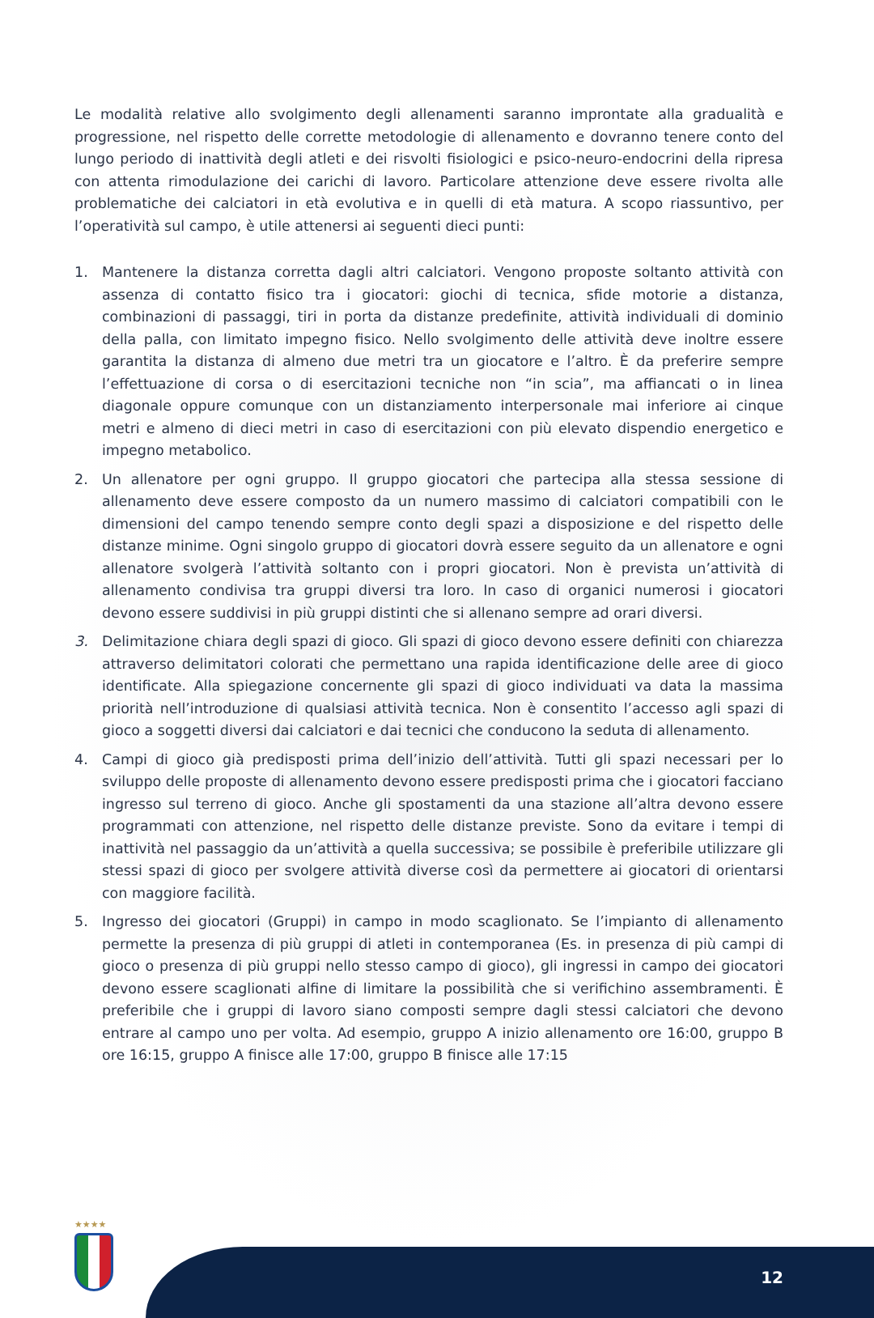Le modalità relative allo svolgimento degli allenamenti saranno improntate alla gradualità e progressione, nel rispetto delle corrette metodologie di allenamento e dovranno tenere conto del lungo periodo di inattività degli atleti e dei risvolti fisiologici e psico-neuro-endocrini della ripresa con attenta rimodulazione dei carichi di lavoro. Particolare attenzione deve essere rivolta alle problematiche dei calciatori in età evolutiva e in quelli di età matura. A scopo riassuntivo, per l’operatività sul campo, è utile attenersi ai seguenti dieci punti:
1. Mantenere la distanza corretta dagli altri calciatori. Vengono proposte soltanto attività con assenza di contatto fisico tra i giocatori: giochi di tecnica, sfide motorie a distanza, combinazioni di passaggi, tiri in porta da distanze predefinite, attività individuali di dominio della palla, con limitato impegno fisico. Nello svolgimento delle attività deve inoltre essere garantita la distanza di almeno due metri tra un giocatore e l’altro. È da preferire sempre l’effettuazione di corsa o di esercitazioni tecniche non “in scia”, ma affiancati o in linea diagonale oppure comunque con un distanziamento interpersonale mai inferiore ai cinque metri e almeno di dieci metri in caso di esercitazioni con più elevato dispendio energetico e impegno metabolico.
2. Un allenatore per ogni gruppo. Il gruppo giocatori che partecipa alla stessa sessione di allenamento deve essere composto da un numero massimo di calciatori compatibili con le dimensioni del campo tenendo sempre conto degli spazi a disposizione e del rispetto delle distanze minime. Ogni singolo gruppo di giocatori dovrà essere seguito da un allenatore e ogni allenatore svolgerà l’attività soltanto con i propri giocatori. Non è prevista un’attività di allenamento condivisa tra gruppi diversi tra loro. In caso di organici numerosi i giocatori devono essere suddivisi in più gruppi distinti che si allenano sempre ad orari diversi.
3. Delimitazione chiara degli spazi di gioco. Gli spazi di gioco devono essere definiti con chiarezza attraverso delimitatori colorati che permettano una rapida identificazione delle aree di gioco identificate. Alla spiegazione concernente gli spazi di gioco individuati va data la massima priorità nell’introduzione di qualsiasi attività tecnica. Non è consentito l’accesso agli spazi di gioco a soggetti diversi dai calciatori e dai tecnici che conducono la seduta di allenamento.
4. Campi di gioco già predisposti prima dell’inizio dell’attività. Tutti gli spazi necessari per lo sviluppo delle proposte di allenamento devono essere predisposti prima che i giocatori facciano ingresso sul terreno di gioco. Anche gli spostamenti da una stazione all’altra devono essere programmati con attenzione, nel rispetto delle distanze previste. Sono da evitare i tempi di inattività nel passaggio da un’attività a quella successiva; se possibile è preferibile utilizzare gli stessi spazi di gioco per svolgere attività diverse così da permettere ai giocatori di orientarsi con maggiore facilità.
5. Ingresso dei giocatori (Gruppi) in campo in modo scaglionato. Se l’impianto di allenamento permette la presenza di più gruppi di atleti in contemporanea (Es. in presenza di più campi di gioco o presenza di più gruppi nello stesso campo di gioco), gli ingressi in campo dei giocatori devono essere scaglionati alfine di limitare la possibilità che si verifichino assembramenti. È preferibile che i gruppi di lavoro siano composti sempre dagli stessi calciatori che devono entrare al campo uno per volta. Ad esempio, gruppo A inizio allenamento ore 16:00, gruppo B ore 16:15, gruppo A finisce alle 17:00, gruppo B finisce alle 17:15
★★★★
12